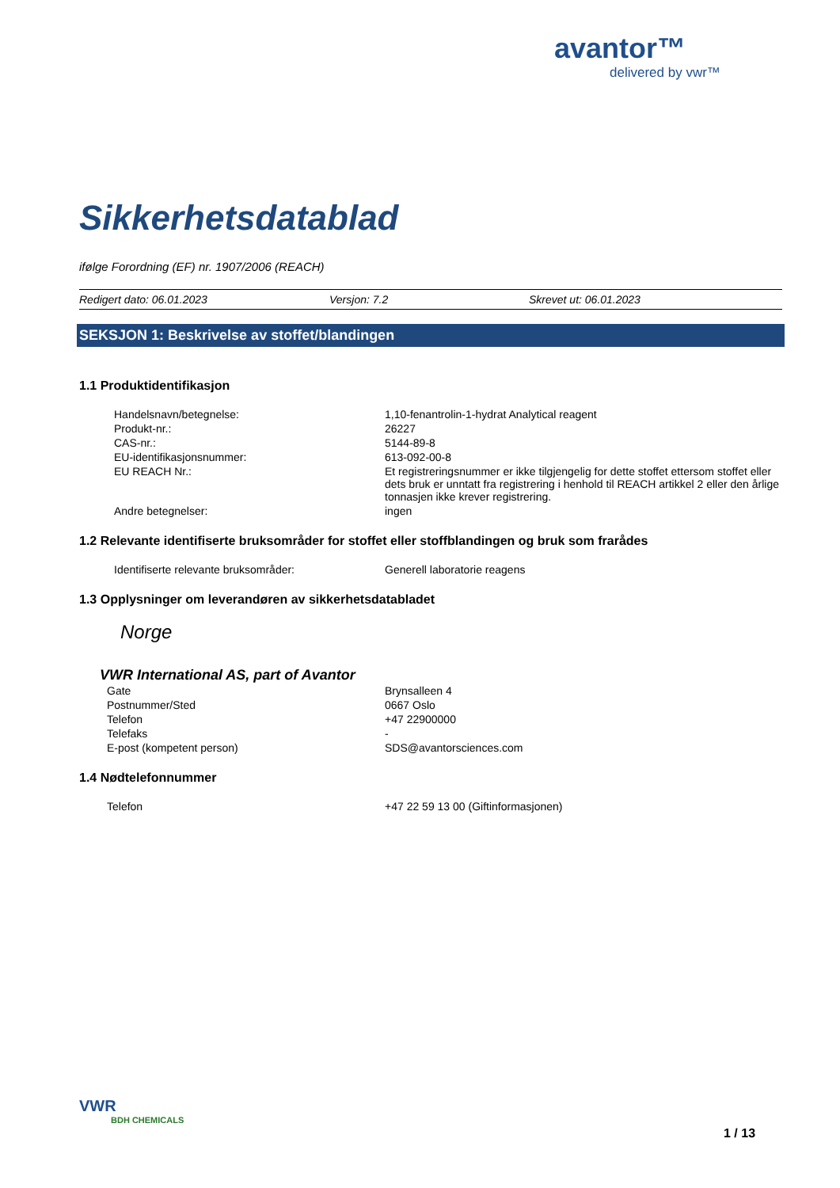avantor™
delivered by vwr™
Sikkerhetsdatablad
ifølge Forordning (EF) nr. 1907/2006 (REACH)
Redigert dato: 06.01.2023 Versjon: 7.2 Skrevet ut: 06.01.2023
SEKSJON 1: Beskrivelse av stoffet/blandingen
1.1 Produktidentifikasjon
| Handelsnavn/betegnelse: | 1,10-fenantrolin-1-hydrat Analytical reagent |
| Produkt-nr.: | 26227 |
| CAS-nr.: | 5144-89-8 |
| EU-identifikasjonsnummer: | 613-092-00-8 |
| EU REACH Nr.: | Et registreringsnummer er ikke tilgjengelig for dette stoffet ettersom stoffet eller dets bruk er unntatt fra registrering i henhold til REACH artikkel 2 eller den årlige tonnasjen ikke krever registrering. |
| Andre betegnelser: | ingen |
1.2 Relevante identifiserte bruksområder for stoffet eller stoffblandingen og bruk som frarådes
| Identifiserte relevante bruksområder: | Generell laboratorie reagens |
1.3 Opplysninger om leverandøren av sikkerhetsdatabladet
Norge
VWR International AS, part of Avantor
| Gate | Brynsalleen 4 |
| Postnummer/Sted | 0667 Oslo |
| Telefon | +47 22900000 |
| Telefaks | - |
| E-post (kompetent person) | SDS@avantorsciences.com |
1.4 Nødtelefonnummer
| Telefon | +47 22 59 13 00 (Giftinformasjonen) |
VWR
BDH CHEMICALS
1 / 13